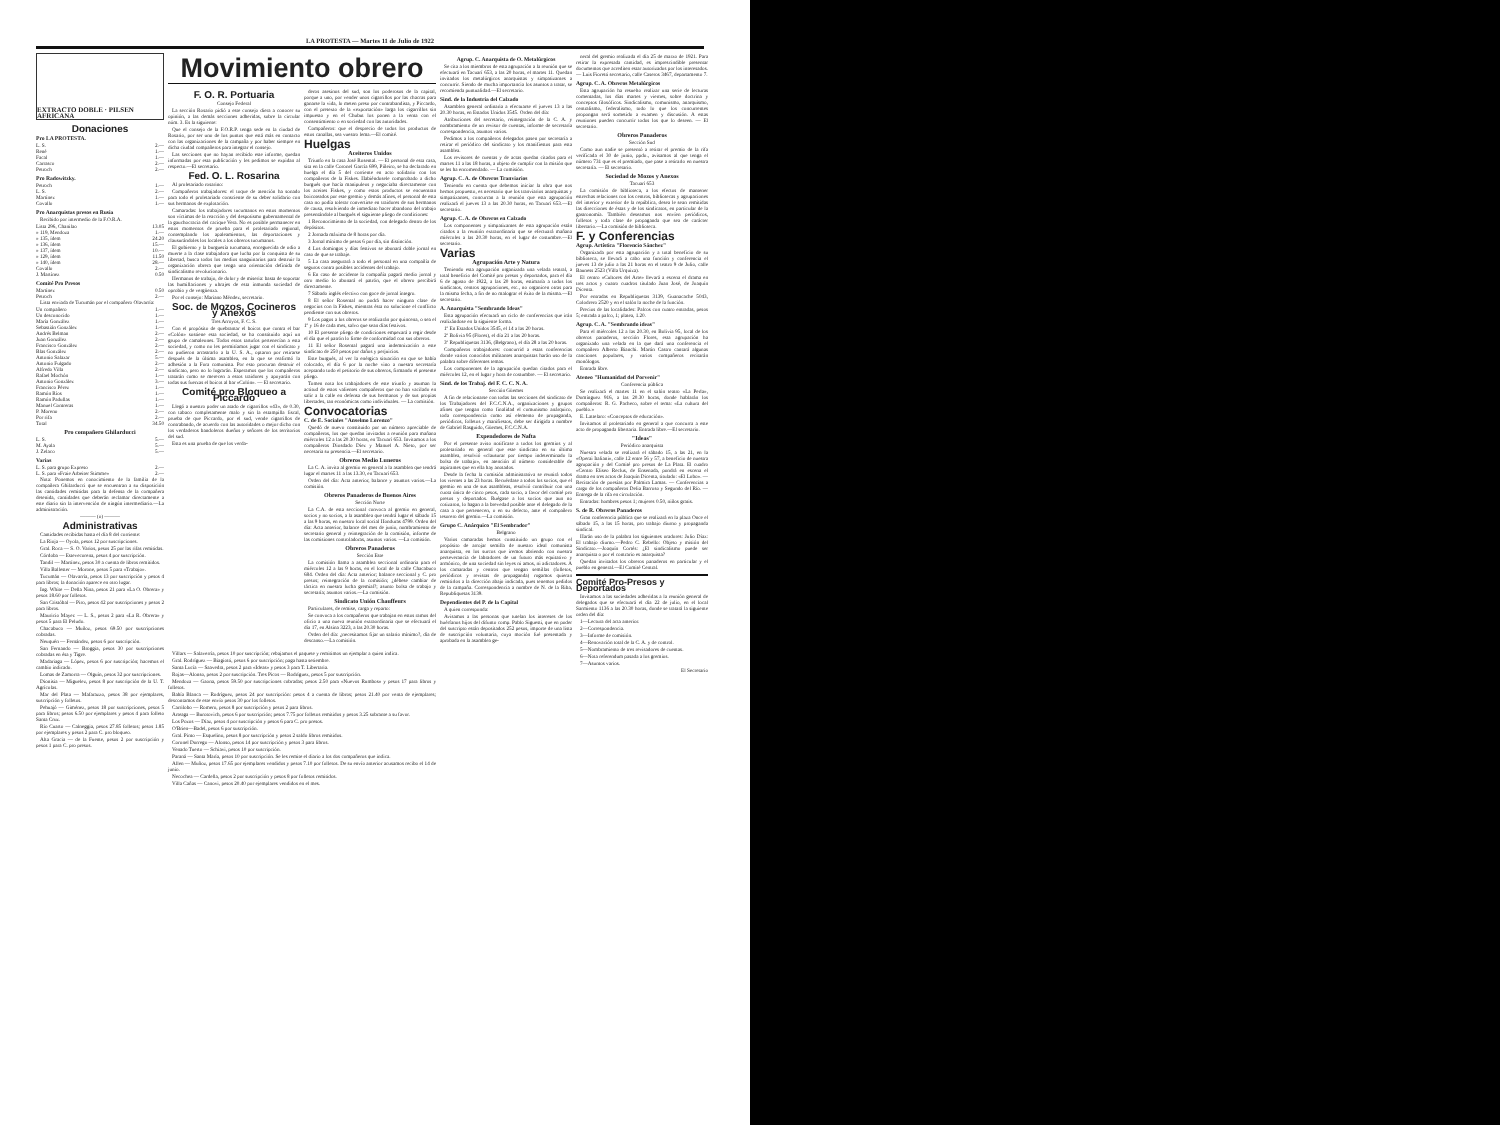LA PROTESTA — Martes 11 de Julio de 1922
EXTRACTO DOBLE · PILSEN AFRICANA
Donaciones
Pro LA PROTESTA.
L. S. 2.—
René 1.—
Facal 1.—
Carrasco 2.—
Petroch 2.—
Pro Radowitzky.
Petroch 1.—
L. S. 2.—
Martínez 1.—
Covallo 1.—
Pro Anarquistas presos en Rusia
Recibido por intermedio de la F.O.R.A.
Lista 296, Chanilao 13.05
» 119, Mendoza 1.—
» 135, ídem 24.20
» 136, ídem 15.—
» 137, ídem 10.—
» 129, ídem 11.50
» 140, ídem 28.—
Covallo 2.—
J. Martínez 0.50
Comité Pro Presos
Martínez 0.50
Petroch 2.—
Lista enviada de Tucumán por el compañero Olavarría:
Un compañero 1.—
Un desconocido 1.—
María González 1.—
Sebastián González 1.—
Andrés Belman 2.—
Juan González 2.—
Francisco González 2.—
Blas González 2.—
Antonio Salazar 5.—
Antonio Fulgado 2.—
Alfredo Villa 2.—
Rafael Mochón 1.—
Antonio González 3.—
Francisco Pérez 1.—
Ramón Ríos 1.—
Ramón Padullas 1.—
Manuel Contreras 1.—
P. Moreno 2.—
Por rifa 2.—
Total 34.50
Pro compañero Ghilarducci
L. S. 5.—
M. Ayala 5.—
J. Zelaco 5.—
Varias
L. S. para grupo Expreso 2.—
L. S. para «Fraie Arbeiter Stimme» 2.—
Nota: Ponemos en conocimiento de la familia de la compañera Ghilarducci que se encuentran a su disposición las cantidades remitidas para la defensa de la compañera detenida, cantidades que deberán reclamar directamente a este diario sin la intervención de ningún intermediario.—La administración.
——— (o) ———
Administrativas
Cantidades recibidas hasta el día 8 del corriente:
La Rioja — Oyola, pesos 12 por suscripciones.
Gral. Roca — S. O. Varios, pesos 25 por las rifas remitidas.
Córdoba — Estevecorena, pesos 4 por suscripción.
Tandil — Martínez, pesos 30 a cuenta de libros remitidos.
Villa Ballester — Morone, pesos 5 para «Trabajo».
Tucumán — Olavarría, pesos 13 por suscripción y pesos 4 para libros; la donación aparece en otro lugar.
Ing. White — Della Nina, pesos 21 para «La O. Obrera» y pesos 18.60 por folletos.
San Cristóbal — Piro, pesos 42 por suscripciones y pesos 2 para libros.
Mauricio Mayer. — L. S., pesos 2 para «La R. Obrera» y pesos 5 para El Peludo.
Chacabuco — Muñoz, pesos 69.50 por suscripciones cobradas.
Neuquén — Fernández, pesos 6 por suscripción.
San Fernando — Broggia, pesos 30 por suscripciones cobradas en ésa y Tigre.
Madariaga — López, pesos 6 por suscripción; hacemos el cambio indicado.
Lomas de Zamorra — Olguín, pesos 32 por suscripciones.
Dionisia — Miguelez, pesos 8 por suscripción de la U. T. Agrícolas.
Mar del Plata — Mafarazzo, pesos 38 por ejemplares, suscripción y folletos.
Pehuajó — Giménez, pesos 18 por suscripciones, pesos 5 para libros; pesos 6.50 por ejemplares y pesos 4 para folleto Santa Cruz.
Río Cuarto — Calneggia, pesos 27.85 folletos; pesos 1.85 por ejemplares y pesos 2 para C. pro bloqueo.
Alta Gracia — de la Fuente, pesos 2 por suscripción y pesos 1 para C. pro presos.
Movimiento obrero
F. O. R. Portuaria
Consejo Federal
La sección Rosario pidió a este consejo diera a conocer su opinión, a las demás secciones adheridas, sobre la circular núm. 3. Es la siguiente:
Que el consejo de la F.O.R.P. tenga sede en la ciudad de Rosario, por ser uno de los puntos que está más en contacto con las organizaciones de la campaña y por haber siempre en dicha ciudad compañeros para integrar el consejo.
Las secciones que no hayan recibido este informe, quedan informadas por esta publicación y les pedimos se expidan al respecto.—El secretario.
Fed. O. L. Rosarina
Al proletariado rosarino:
Compañeros trabajadores: el toque de atención ha sonado para todo el proletariado consciente de su deber solidario con sus hermanos de explotación.
Camaradas: los trabajadores tucumanos en estos momentos son víctimas de la reacción y del despotismo gubernamental de la gauchocracia del cacique Vera. No es posible permanecer en estos momentos de prueba para el proletariado regional, contemplando los apaleamientos, las deportaciones y clausurándoles los locales a los obreros tucumanos.
El gobierno y la burguesía tucumana, enceguecida de odio a muerte a la clase trabajadora que lucha por la conquista de su libertad, busca todos los medios sanguinarios para destruir la organización obrera que tenga una orientación definida de sindicalismo revolucionario.
Hermanos de trabajo, de dolor y de miseria: basta de soportar las humillaciones y ultrajes de esta inmunda sociedad de oprobio y de vergüenza.
Por el consejo: Mariano Méndez, secretario.
Soc. de Mozos, Cocineros y Anexos
Tres Arroyos, F. C. S.
Con el propósito de quebrantar el boicot que contra el bar «Colón» sostiene esta sociedad, se ha constituido aquí un grupo de camaleones. Todos estos tartufos pertenecían a esta sociedad, y como no les permitíamos jugar con el sindicato y no pudieron arrastrarlo a la U. S. A., optaron por retirarse después de la última asamblea, en la que se reafirmó la adhesión a la Fora comunista. Por esto procuran destruir el sindicato, pero no lo lograrán. Esperamos que los compañeros tratarán como se merecen a estos traidores y apoyarán con todas sus fuerzas el boicot al bar «Colón». — El secretario.
Comité pro Bloqueo a Piccardo
Llegó a nuestro poder un atado de cigarrillos «43», de 0.30, con tabaco completamente malo y sin la estampilla fiscal, prueba de que Piccardo, por el sud, vende cigarrillos de contrabando, de acuerdo con las autoridades o mejor dicho con los verdaderos bandoleros dueños y señores de los territorios del sud.
Esta es una prueba de que los verda-
deros asesinos del sud, son los poderosos de la capital, porque a uno, por vender unos cigarrillos por las chacras para ganarse la vida, lo meten preso por contrabandista, y Piccardo, con el pretexto de la «exportación» larga los cigarrillos sin impuesto y en el Chubut los ponen a la venta con el consentimiento o en sociedad con las autoridades.
Compañeros: que el desprecio de todos los productos de estos canallas, sea vuestro lema.—El comité.
Huelgas
Aceiteros Unidos
Triunfo en la casa José Rosental. — El personal de esta casa, sita en la calle Coronel García 699, Piñeiro, se ha declarado en huelga el día 5 del corriente en acto solidario con los compañeros de la Fiskes. Habiéndosele comprobado a dicho burgués que hacía manipuleos y negociaba directamente con los aceites Fiskes, y como estos productos se encuentran boicoteados por este gremio y demás afines, el personal de esta casa no podía tolerar convertirse en traidores de sus hermanos de causa, resolviendo de inmediato hacer abandono del trabajo presentándole al burgués el siguiente pliego de condiciones:
1 Reconocimiento de la sociedad, con delegado dentro de los depósitos.
2 Jornada máxima de 8 horas por día.
3 Jornal mínimo de pesos 6 por día, sin distinción.
4 Los domingos y días festivos se abonará doble jornal en caso de que se trabaje.
5 La casa asegurará a todo el personal en una compañía de seguros contra posibles accidentes del trabajo.
6 En caso de accidente la compañía pagará medio jornal y otro medio lo abonará el patrón, que el obrero percibirá directamente.
7 Sábado inglés efectivo con goce de jornal íntegro.
8 El señor Rosental no podrá hacer ninguna clase de negocios con la Fiskes, mientras ésta no solucione el conflicto pendiente con sus obreros.
9 Los pagos a los obreros se realizarán por quincena, o sea el 1º y 16 de cada mes, salvo que sean días festivos.
10 El presente pliego de condiciones empezará a regir desde el día que el patrón lo firme de conformidad con sus obreros.
11 El señor Rosental pagará una indemnización a este sindicato de 250 pesos por daños y perjuicios.
Este burgués, al ver la enérgica situación en que se había colocado, el día 6 por la noche vino a nuestra secretaría aceptando todo el petitorio de sus obreros, firmando el presente pliego.
Tomen nota los trabajadores de este triunfo y asuman la actitud de estos valientes compañeros que no han vacilado en salir a la calle en defensa de sus hermanos y de sus propias libertades, tan económicas como individuales. — La comisión.
Convocatorias
C. de E. Sociales "Anselmo Lorenzo"
Quedó de nuevo constituido por un número apreciable de compañeros, los que quedan invitados a reunión para mañana miércoles 12 a las 20.30 horas, en Tacuarí 653. Invitamos a los compañeros Diosdado Díez y Manuel A. Nieto, por ser necesaria su presencia.—El secretario.
Obreros Medio Luneros
La C. A. invita al gremio en general a la asamblea que tendrá lugar el martes 11 a las 13.30, en Tacuarí 653.
Orden del día: Acta anterior, balance y asuntos varios.—La comisión.
Obreros Panaderos de Buenos Aires
Sección Norte
La C.A. de esta seccional convoca al gremio en general, socios y no socios, a la asamblea que tendrá lugar el sábado 15 a las 9 horas, en nuestro local social Honduras 4799. Orden del día: Acta anterior, balance del mes de junio, nombramiento de secretario general y reintegración de la comisión, informe de las comisiones controladoras, asuntos varios. —La comisión.
Obreros Panaderos
Sección Este
La comisión llama a asamblea seccional ordinaria para el miércoles 12 a las 9 horas, en el local de la calle Chacabuco 684. Orden del día: Acta anterior; balance seccional y C. pro presos; reintegración de la comisión; ¿débese cambiar de táctica en nuestra lucha gremial?; asunto bolsa de trabajo y secretaría; asuntos varios.—La comisión.
Sindicato Unión Chauffeurs
Particulares, de remise, carga y reparto:
Se convoca a los compañeros que trabajan en estos ramos del oficio a una nueva reunión extraordinaria que se efectuará el día 17, en Alsina 3223, a las 20.30 horas.
Orden del día: ¿necesitamos fijar un salario mínimo?, día de descanso.—La comisión.
Villars — Salaverría, pesos 10 por suscripción; rebajamos el paquete y remitimos un ejemplar a quien indica.
Gral. Rodríguez — Biagiotti, pesos 6 por suscripción; paga hasta setiembre.
Santa Lucía — Saavedra, pesos 2 para «Ideas» y pesos 3 para T. Libertaria.
Rojas—Alonso, pesos 2 por suscripción. Tres Picos — Rodríguez, pesos 5 por suscripción.
Mendoza — Gaona, pesos 59.50 por suscripciones cobradas; pesos 2.50 para «Nuevos Rumbos» y pesos 17 para libros y folletos.
Bahía Blanca — Rodríguez, pesos 24 por suscripción: pesos 4 a cuenta de libros; pesos 21.40 por venta de ejemplares; descontamos de este envío pesos 30 por los folletos.
Carrilobo — Romero, pesos 8 por suscripción y pesos 2 para libros.
Arteaga — Burotovich, pesos 6 por suscripción; pesos 7.75 por folletos remitidos y pesos 3.25 sobrante a su favor.
Los Pozos — Díaz, pesos 4 por suscripción y pesos 6 para C. pro presos.
O'Brien—Badel, pesos 6 por suscripción.
Gral. Pinto — Esquelino, pesos 8 por suscripción y pesos 2 saldo libros remitidos.
Coronel Dorrego — Alonso, pesos 14 por suscripción y pesos 3 para libros.
Venado Tuerto — Schiavi, pesos 10 por suscripción.
Paraná — Santa María, pesos 10 por suscripción. Se les remite el diario a los dos compañeros que indica.
Allen — Muñoz, pesos 17.65 por ejemplares vendidos y pesos 7.10 por folletos. De su envío anterior acusamos recibo el 14 de junio.
Necochea — Cardella, pesos 2 por suscripción y pesos 8 por folletos remitidos.
Villa Cañas — Canovi, pesos 20.40 por ejemplares vendidos en el mes.
Agrup. C. Anarquista de O. Metalúrgicos
Se cita a los miembros de esta agrupación a la reunión que se efectuará en Tacuarí 653, a las 20 horas, el martes 11. Quedan invitados los metalúrgicos anarquistas y simpatizantes a concurrir. Siendo de mucha importancia los asuntos a tratar, se recomienda puntualidad.—El secretario.
Sind. de la Industria del Calzado
Asamblea general ordinaria a efectuarse el jueves 13 a las 20.30 horas, en Estados Unidos 3545. Orden del día:
Atribuciones del secretario, reintegración de la C. A. y nombramiento de un revisor de cuentas, informe de secretaría correspondencia, asuntos varios.
Pedimos a los compañeros delegados pasen por secretaría a retirar el periódico del sindicato y los manifiestos para esta asamblea.
Los revisores de cuentas y de actas quedan citados para el martes 11 a las 18 horas, a objeto de cumplir con la misión que se les ha encomendado. — La comisión.
Agrup. C. A. de Obreros Tranviarios
Teniendo en cuenta que debemos iniciar la obra que nos hemos propuesto, es necesario que los tranviarios anarquistas y simpatizantes, concurran a la reunión que esta agrupación realizará el jueves 13 a las 20.30 horas, en Tacuarí 653.—El secretario.
Agrup. C. A. de Obreros en Calzado
Los componentes y simpatizantes de esta agrupación están citados a la reunión extraordinaria que se efectuará mañana miércoles a las 20.30 horas, en el lugar de costumbre.—El secretario.
Varias
Agrupación Arte y Natura
Teniendo esta agrupación organizada una velada teatral, a total beneficio del Comité pro presos y deportados, para el día 6 de agosto de 1922, a las 20 horas, estimaría a todos los sindicatos, centros agrupaciones, etc., no organicen otras para la misma fecha, a fin de no malograr el éxito de la misma.—El secretario.
A. Anarquista "Sembrando Ideas"
Esta agrupación efectuará un ciclo de conferencias que irán realizándose en la siguiente forma.
1º En Estados Unidos 3545, el 14 a las 20 horas.
2º Bolivia 95 (Flores), el día 21 a las 20 horas.
3º Republiquetas 3136, (Belgrano), el día 28 a las 20 horas.
Compañeros trabajadores: concurrid a estas conferencias donde varios conocidos militantes anarquistas harán uso de la palabra sobre diferentes temas.
Los componentes de la agrupación quedan citados para el miércoles 12, en el lugar y hora de costumbre. — El secretario.
Sind. de los Trabaj. del F. C. C. N. A.
Sección Güemes
A fin de relacionarse con todas las secciones del sindicato de los Trabajadores del F.C.C.N.A., organizaciones y grupos afines que tengan como finalidad el comunismo anárquico, toda correspondencia como así elemento de propaganda, periódicos, folletos y manifiestos, debe ser dirigida a nombre de Gabriel Rasguido, Güemes, F.C.C.N.A.
Expendedores de Nafta
Por el presente aviso notifícase a todos los gremios y al proletariado en general que este sindicato en su última asamblea, resolvió «clausurar por tiempo indeterminado la bolsa de trabajo», en atención al número considerable de aspirantes que en ella hay anotados.
Desde la fecha la comisión administrativa se reunirá todos los viernes a las 23 horas. Recuérdase a todos los socios, que el gremio en una de sus asambleas, resolvió contribuir con una cuota única de cinco pesos, cada socio, a favor del comité pro presos y deportados. Ruégase a los socios que aun no cotizaron, lo hagan a la brevedad posible ante el delegado de la casa a que pertenecen, o en su defecto, ante el compañero tesorero del gremio.—La comisión.
Grupo C. Anárquico "El Sembrador"
Belgrano
Varios camaradas hemos constituido un grupo con el propósito de arrojar semilla de nuestro ideal comunista anarquista, en los surcos que iremos abriendo con nuestra perseverancia de labradores de un futuro más equitativo y armónico, de una sociedad sin leyes ni amos, ni adictadores. A los camaradas y centros que tengan semillas (folletos, periódicos y revistas de propaganda) rogamos quieran remitirlos a la dirección abajo indicada, pues tenemos pedidos de la campaña. Correspondencia a nombre de N. de la Riba, Republiquetas 3139.
Dependientes del P. de la Capital
A quien corresponda:
Avisamos a las personas que tutelan los intereses de los huérfanos hijos del difunto comp. Pablo Siguesti, que en poder del suscripto están depositados 252 pesos, importe de una lista de suscripción voluntaria, cuya moción fué presentada y aprobada en la asamblea ge-
neral del gremio realizada el día 25 de marzo de 1921. Para retirar la expresada cantidad, es imprescindible presentar documentos que acrediten estar autorizados por los interesados. — Luis Fioretti secretario, calle Caseros 3467, departamento 7.
Agrup. C. A. Obreros Metalúrgicos
Esta agrupación ha resuelto realizar una serie de lecturas comentadas, los días martes y viernes, sobre doctrina y conceptos filosóficos. Sindicalismo, comunismo, anarquismo, centralismo, federalismo, todo lo que los concurrentes propongan será sometido a examen y discusión. A estas reuniones pueden concurrir todos los que lo deseen. — El secretario.
Obreros Panaderos
Sección Sud
Como aun nadie se presentó a retirar el premio de la rifa verificada el 30 de junio, ppdo., avisamos al que tenga el número 731 que es el premiado, que pase a retirarlo en nuestra secretaría. — El secretario.
Sociedad de Mozos y Anexos
Tacuarí 653
La comisión de biblioteca, a los efectos de mantener estrechas relaciones con los centros, bibliotecas y agrupaciones del interior y exterior de la república, desea le sean remitidas las direcciones de éstas y de los sindicatos, en particular de la gastronomía. También deseamos nos envíen periódicos, folletos y toda clase de propaganda que sea de carácter libertario.—La comisión de biblioteca.
F. y Conferencias
Agrup. Artística "Florencio Sánchez"
Organizada por esta agrupación y a total beneficio de su biblioteca, se llevará a cabo una función y conferencia el jueves 13 de julio a las 21 horas en el teatro 9 de Julio, calle Bauness 2523 (Villa Urquiza).
El centro «Cultores del Arte» llevará a escena el drama en tres actos y cuatro cuadros titulado Juan José, de Joaquín Dicenta.
Por entradas en Republiquetas 3139, Guanacache 5043, Colodrero 2520 y en el salón la noche de la función.
Precios de las localidades: Palcos con cuatro entradas, pesos 5; entrada a palco, 1; platea, 1.20.
Agrup. C. A. "Sembrando ideas"
Para el miércoles 12 a las 20.30, en Bolivia 95, local de los obreros panaderos, sección Flores, esta agrupación ha organizado una velada en la que dará una conferencia el compañero Alberto Bianchi. Martín Castro cantará algunas canciones populares, y varios compañeros recitarán monólogos.
Entrada libre.
Ateneo "Humanidad del Porvenir"
Conferencia pública
Se realizará el martes 11 en el salón teatro «La Perla», Domínguez 916, a las 20.30 horas, donde hablarán los compañeros: R. G. Pacheco, sobre el tema: «La cultura del pueblo.»
E. Lattelaro: «Conceptos de educación».
Invitamos al proletariado en general a que concurra a este acto de propaganda libertaria. Entrada libre.—El secretario.
"Ideas"
Periódico anarquista
Nuestra velada se realizará el sábado 15, a las 21, en la «Operai Italiani», calle 12 entre 56 y 57, a beneficio de nuestra agrupación y del Comité pro presos de La Plata. El cuadro «Centro Eliseo Reclus, de Ensenada, pondrá en escena el drama en tres actos de Joaquín Dicenta, titulado: «El Lobo». — Recitación de poesías por Palmira Lamas. — Conferencias a cargo de los compañeros Delia Barroso y Segundo del Río. — Entrega de la rifa en circulación.
Entradas: hombres pesos 1; mujeres 0.50, niños gratis.
S. de R. Obreros Panaderos
Gran conferencia pública que se realizará en la plaza Once el sábado 15, a las 15 horas, pro trabajo diurno y propaganda sindical.
Harán uso de la palabra los siguientes oradores: Julio Díaz: El trabajo diurno.—Pedro C. Rebello: Objeto y misión del Sindicato.—Joaquín Cortés: ¿El sindicalismo puede ser anarquista o por el contrario es anarquista?
Quedan invitados los obreros panaderos en particular y el pueblo en general.—El Comité Central.
Comité Pro-Presos y Deportados
Invitamos a las sociedades adheridas a la reunión general de delegados que se efectuará el día 22 de julio, en el local Sarmiento 1136 a las 20.30 horas, donde se tratará la siguiente orden del día:
1—Lectura del acta anterior.
2—Correspondencia.
3—Informe de comisión.
4—Renovación total de la C. A. y de control.
5—Nombramiento de tres revisadores de cuentas.
6—Nota referendum pasada a los gremios.
7—Asuntos varios.
El Secretario